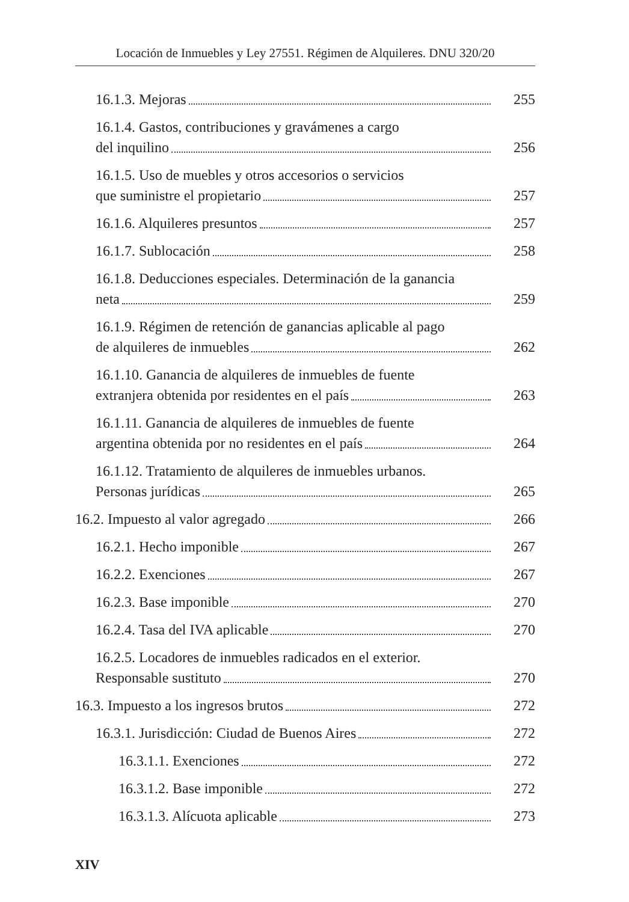Locación de Inmuebles y Ley 27551. Régimen de Alquileres. DNU 320/20
16.1.3. Mejoras 255
16.1.4. Gastos, contribuciones y gravámenes a cargo
del inquilino 256
16.1.5. Uso de muebles y otros accesorios o servicios
que suministre el propietario 257
16.1.6. Alquileres presuntos 257
16.1.7. Sublocación 258
16.1.8. Deducciones especiales. Determinación de la ganancia
neta 259
16.1.9. Régimen de retención de ganancias aplicable al pago
de alquileres de inmuebles 262
16.1.10. Ganancia de alquileres de inmuebles de fuente
extranjera obtenida por residentes en el país 263
16.1.11. Ganancia de alquileres de inmuebles de fuente
argentina obtenida por no residentes en el país 264
16.1.12. Tratamiento de alquileres de inmuebles urbanos.
Personas jurídicas 265
16.2. Impuesto al valor agregado 266
16.2.1. Hecho imponible 267
16.2.2. Exenciones 267
16.2.3. Base imponible 270
16.2.4. Tasa del IVA aplicable 270
16.2.5. Locadores de inmuebles radicados en el exterior.
Responsable sustituto 270
16.3. Impuesto a los ingresos brutos 272
16.3.1. Jurisdicción: Ciudad de Buenos Aires 272
16.3.1.1. Exenciones 272
16.3.1.2. Base imponible 272
16.3.1.3. Alícuota aplicable 273
XIV